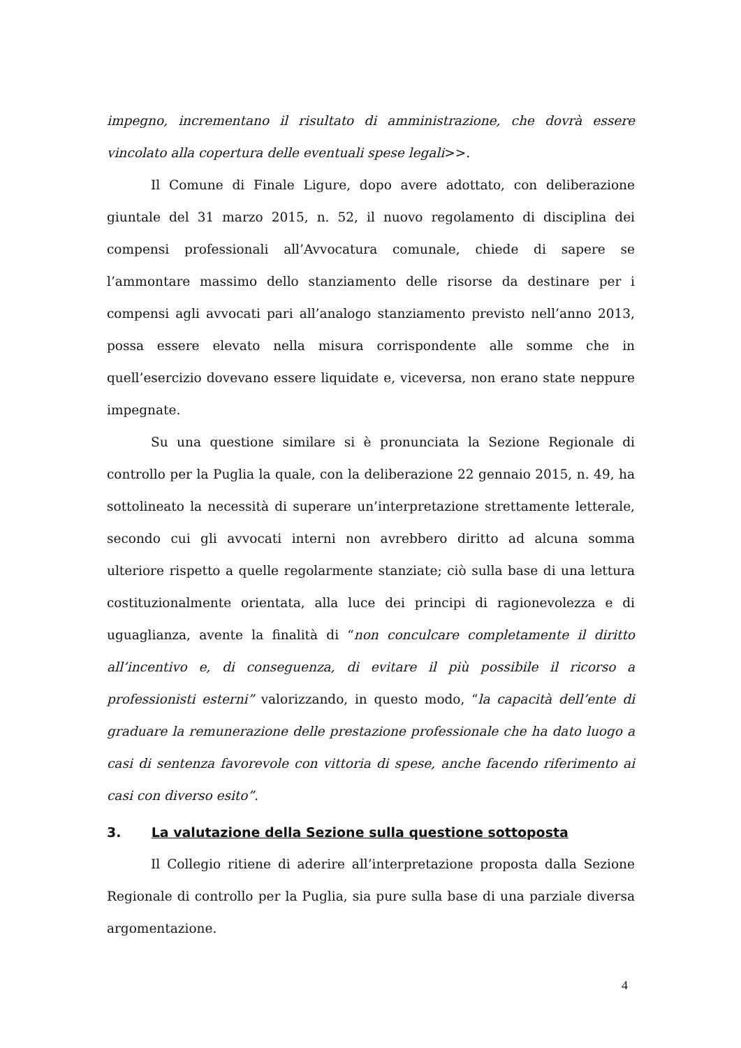impegno, incrementano il risultato di amministrazione, che dovrà essere vincolato alla copertura delle eventuali spese legali>>.
Il Comune di Finale Ligure, dopo avere adottato, con deliberazione giuntale del 31 marzo 2015, n. 52, il nuovo regolamento di disciplina dei compensi professionali all’Avvocatura comunale, chiede di sapere se l’ammontare massimo dello stanziamento delle risorse da destinare per i compensi agli avvocati pari all’analogo stanziamento previsto nell’anno 2013, possa essere elevato nella misura corrispondente alle somme che in quell’esercizio dovevano essere liquidate e, viceversa, non erano state neppure impegnate.
Su una questione similare si è pronunciata la Sezione Regionale di controllo per la Puglia la quale, con la deliberazione 22 gennaio 2015, n. 49, ha sottolineato la necessità di superare un’interpretazione strettamente letterale, secondo cui gli avvocati interni non avrebbero diritto ad alcuna somma ulteriore rispetto a quelle regolarmente stanziate; ciò sulla base di una lettura costituzionalmente orientata, alla luce dei principi di ragionevolezza e di uguaglianza, avente la finalità di “non conculcare completamente il diritto all’incentivo e, di conseguenza, di evitare il più possibile il ricorso a professionisti esterni” valorizzando, in questo modo, “la capacità dell’ente di graduare la remunerazione delle prestazione professionale che ha dato luogo a casi di sentenza favorevole con vittoria di spese, anche facendo riferimento ai casi con diverso esito”.
3. La valutazione della Sezione sulla questione sottoposta
Il Collegio ritiene di aderire all’interpretazione proposta dalla Sezione Regionale di controllo per la Puglia, sia pure sulla base di una parziale diversa argomentazione.
4